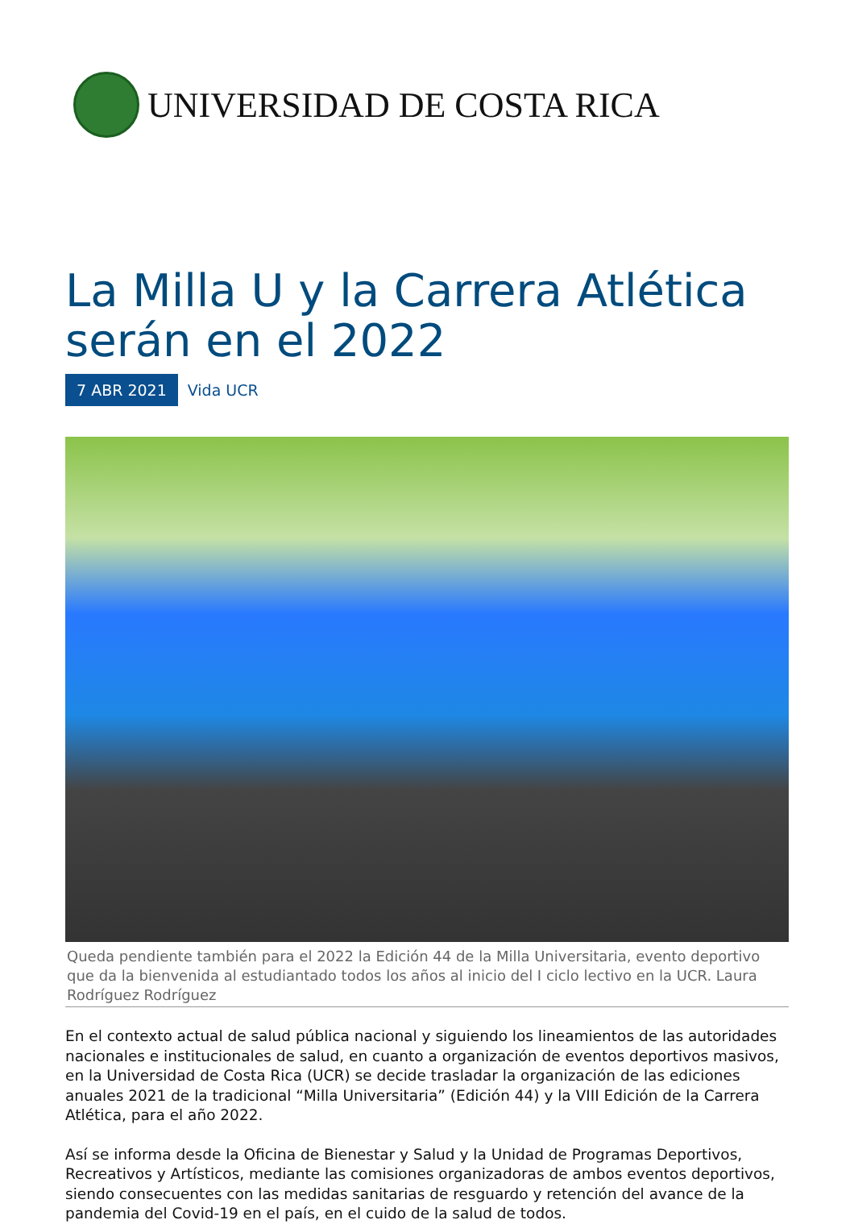UNIVERSIDAD DE COSTA RICA
La Milla U y la Carrera Atlética serán en el 2022
7 ABR 2021 Vida UCR
Queda pendiente también para el 2022 la Edición 44 de la Milla Universitaria, evento deportivo que da la bienvenida al estudiantado todos los años al inicio del I ciclo lectivo en la UCR. Laura Rodríguez Rodríguez
En el contexto actual de salud pública nacional y siguiendo los lineamientos de las autoridades nacionales e institucionales de salud, en cuanto a organización de eventos deportivos masivos, en la Universidad de Costa Rica (UCR) se decide trasladar la organización de las ediciones anuales 2021 de la tradicional “Milla Universitaria” (Edición 44) y la VIII Edición de la Carrera Atlética, para el año 2022.
Así se informa desde la Oficina de Bienestar y Salud y la Unidad de Programas Deportivos, Recreativos y Artísticos, mediante las comisiones organizadoras de ambos eventos deportivos, siendo consecuentes con las medidas sanitarias de resguardo y retención del avance de la pandemia del Covid-19 en el país, en el cuido de la salud de todos.